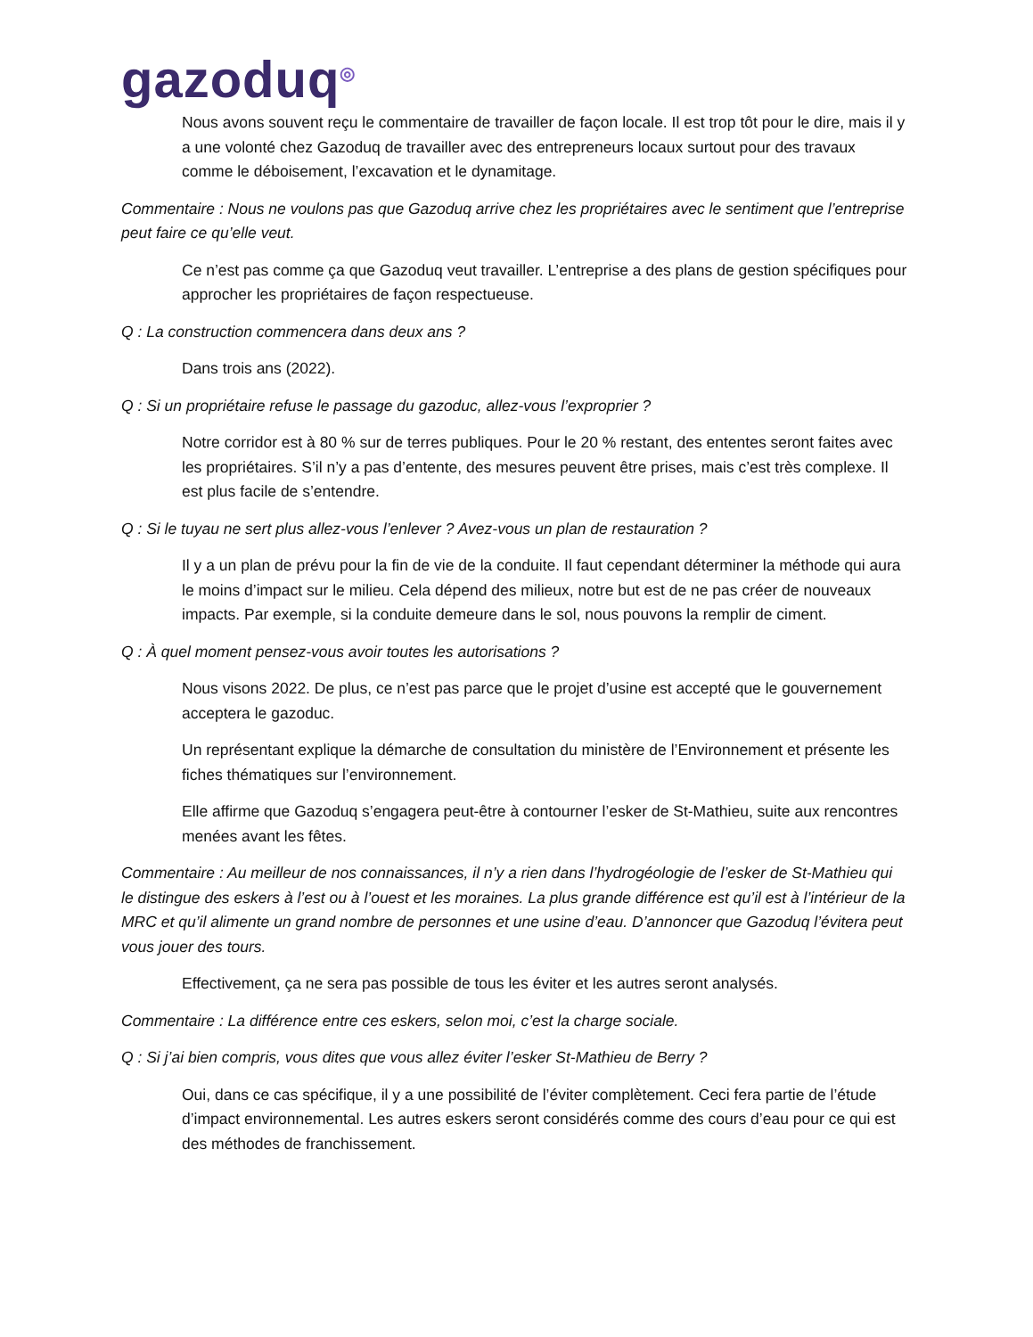gazoduq<sup>◎</sup>
Nous avons souvent reçu le commentaire de travailler de façon locale. Il est trop tôt pour le dire, mais il y a une volonté chez Gazoduq de travailler avec des entrepreneurs locaux surtout pour des travaux comme le déboisement, l’excavation et le dynamitage.
Commentaire : Nous ne voulons pas que Gazoduq arrive chez les propriétaires avec le sentiment que l’entreprise peut faire ce qu’elle veut.
Ce n’est pas comme ça que Gazoduq veut travailler. L’entreprise a des plans de gestion spécifiques pour approcher les propriétaires de façon respectueuse.
Q : La construction commencera dans deux ans ?
Dans trois ans (2022).
Q : Si un propriétaire refuse le passage du gazoduc, allez-vous l’exproprier ?
Notre corridor est à 80 % sur de terres publiques. Pour le 20 % restant, des ententes seront faites avec les propriétaires. S’il n’y a pas d’entente, des mesures peuvent être prises, mais c’est très complexe. Il est plus facile de s’entendre.
Q : Si le tuyau ne sert plus allez-vous l’enlever ? Avez-vous un plan de restauration ?
Il y a un plan de prévu pour la fin de vie de la conduite. Il faut cependant déterminer la méthode qui aura le moins d’impact sur le milieu. Cela dépend des milieux, notre but est de ne pas créer de nouveaux impacts. Par exemple, si la conduite demeure dans le sol, nous pouvons la remplir de ciment.
Q : À quel moment pensez-vous avoir toutes les autorisations ?
Nous visons 2022. De plus, ce n’est pas parce que le projet d’usine est accepté que le gouvernement acceptera le gazoduc.
Un représentant explique la démarche de consultation du ministère de l’Environnement et présente les fiches thématiques sur l’environnement.
Elle affirme que Gazoduq s’engagera peut-être à contourner l’esker de St-Mathieu, suite aux rencontres menées avant les fêtes.
Commentaire : Au meilleur de nos connaissances, il n’y a rien dans l’hydrogéologie de l’esker de St-Mathieu qui le distingue des eskers à l’est ou à l’ouest et les moraines. La plus grande différence est qu’il est à l’intérieur de la MRC et qu’il alimente un grand nombre de personnes et une usine d’eau. D’annoncer que Gazoduq l’évitera peut vous jouer des tours.
Effectivement, ça ne sera pas possible de tous les éviter et les autres seront analysés.
Commentaire : La différence entre ces eskers, selon moi, c’est la charge sociale.
Q : Si j’ai bien compris, vous dites que vous allez éviter l’esker St-Mathieu de Berry ?
Oui, dans ce cas spécifique, il y a une possibilité de l’éviter complètement. Ceci fera partie de l’étude d’impact environnemental. Les autres eskers seront considérés comme des cours d’eau pour ce qui est des méthodes de franchissement.